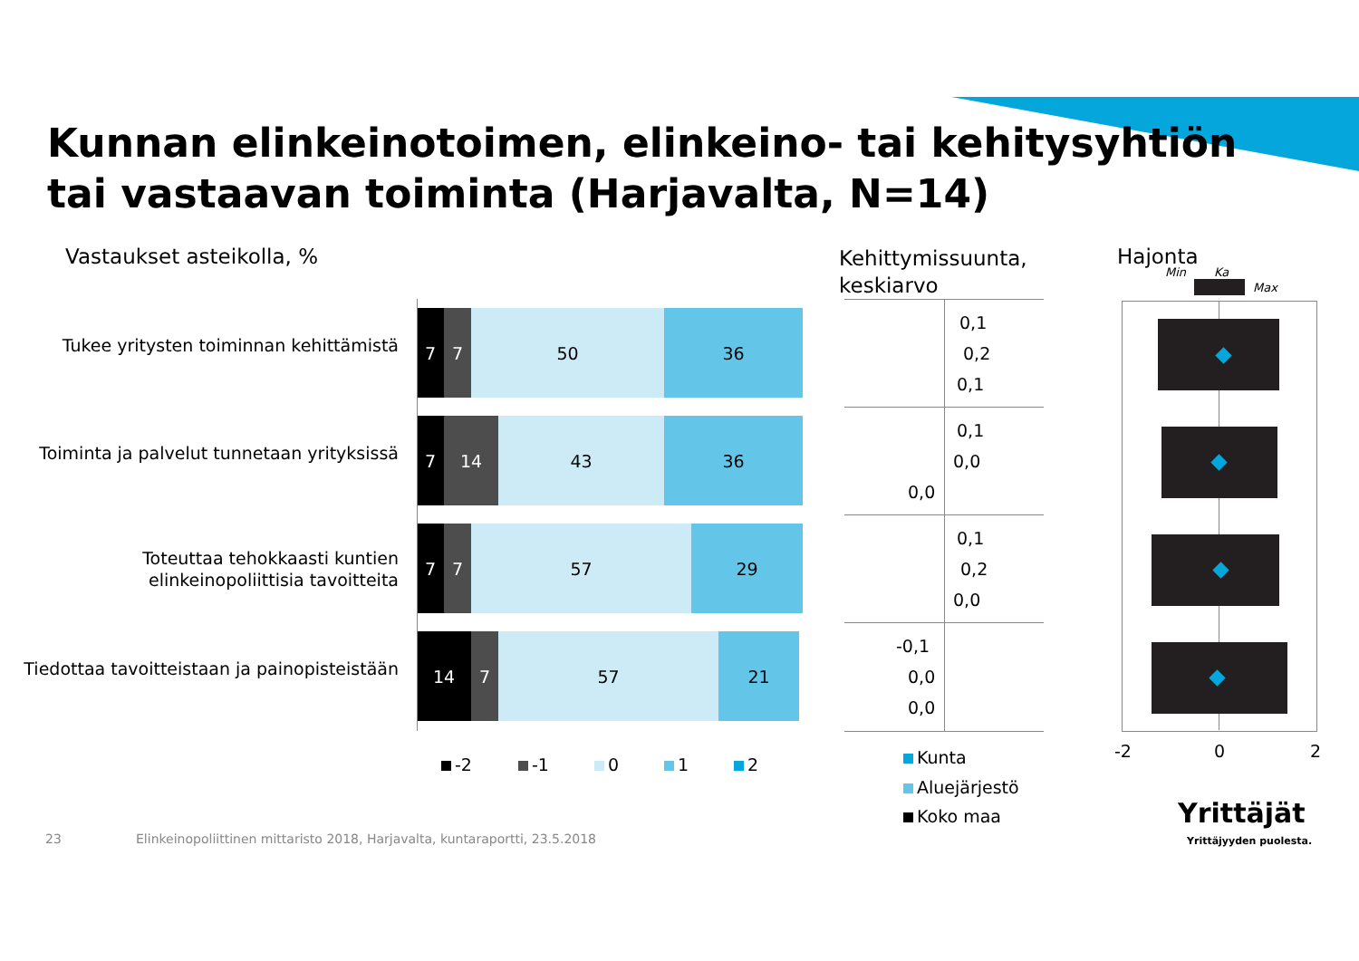Kunnan elinkeinotoimen, elinkeino- tai kehitysyhtiön
tai vastaavan toiminta (Harjavalta, N=14)
Vastaukset asteikolla, %
Kehittymissuunta,
keskiarvo
Hajonta
Min Ka
Max
Tukee yritysten toiminnan kehittämistä
7 7 50 36
Toiminta ja palvelut tunnetaan yrityksissä
7 14 43 36
Toteuttaa tehokkaasti kuntien
elinkeinopoliittisia tavoitteita
7 7 57 29
Tiedottaa tavoitteistaan ja painopisteistään
14 7 57 21
-2 -1 0 1 2
0,1
0,2
0,1
0,1
0,0
0,0
0,1
0,2
0,0
-0,1
0,0
0,0
Kunta
Aluejärjestö
Koko maa
-2 0 2
23
Elinkeinopoliittinen mittaristo 2018, Harjavalta, kuntaraportti, 23.5.2018
Yrittäjät
Yrittäjyyden puolesta.